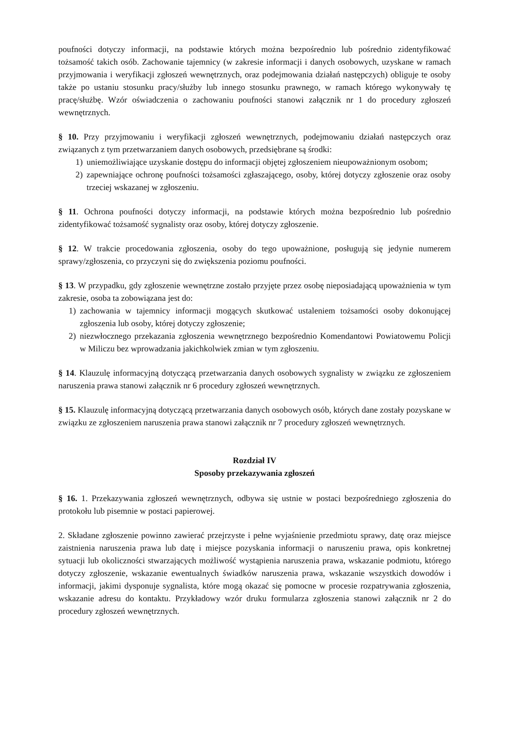poufności dotyczy informacji, na podstawie których można bezpośrednio lub pośrednio zidentyfikować tożsamość takich osób. Zachowanie tajemnicy (w zakresie informacji i danych osobowych, uzyskane w ramach przyjmowania i weryfikacji zgłoszeń wewnętrznych, oraz podejmowania działań następczych) obliguje te osoby także po ustaniu stosunku pracy/służby lub innego stosunku prawnego, w ramach którego wykonywały tę pracę/służbę. Wzór oświadczenia o zachowaniu poufności stanowi załącznik nr 1 do procedury zgłoszeń wewnętrznych.
§ 10. Przy przyjmowaniu i weryfikacji zgłoszeń wewnętrznych, podejmowaniu działań następczych oraz związanych z tym przetwarzaniem danych osobowych, przedsiębrane są środki:
1) uniemożliwiające uzyskanie dostępu do informacji objętej zgłoszeniem nieupoważnionym osobom;
2) zapewniające ochronę poufności tożsamości zgłaszającego, osoby, której dotyczy zgłoszenie oraz osoby trzeciej wskazanej w zgłoszeniu.
§ 11. Ochrona poufności dotyczy informacji, na podstawie których można bezpośrednio lub pośrednio zidentyfikować tożsamość sygnalisty oraz osoby, której dotyczy zgłoszenie.
§ 12. W trakcie procedowania zgłoszenia, osoby do tego upoważnione, posługują się jedynie numerem sprawy/zgłoszenia, co przyczyni się do zwiększenia poziomu poufności.
§ 13. W przypadku, gdy zgłoszenie wewnętrzne zostało przyjęte przez osobę nieposiadającą upoważnienia w tym zakresie, osoba ta zobowiązana jest do:
1) zachowania w tajemnicy informacji mogących skutkować ustaleniem tożsamości osoby dokonującej zgłoszenia lub osoby, której dotyczy zgłoszenie;
2) niezwłocznego przekazania zgłoszenia wewnętrznego bezpośrednio Komendantowi Powiatowemu Policji w Miliczu bez wprowadzania jakichkolwiek zmian w tym zgłoszeniu.
§ 14. Klauzulę informacyjną dotyczącą przetwarzania danych osobowych sygnalisty w związku ze zgłoszeniem naruszenia prawa stanowi załącznik nr 6 procedury zgłoszeń wewnętrznych.
§ 15. Klauzulę informacyjną dotyczącą przetwarzania danych osobowych osób, których dane zostały pozyskane w związku ze zgłoszeniem naruszenia prawa stanowi załącznik nr 7 procedury zgłoszeń wewnętrznych.
Rozdział IV
Sposoby przekazywania zgłoszeń
§ 16. 1. Przekazywania zgłoszeń wewnętrznych, odbywa się ustnie w postaci bezpośredniego zgłoszenia do protokołu lub pisemnie w postaci papierowej.
2. Składane zgłoszenie powinno zawierać przejrzyste i pełne wyjaśnienie przedmiotu sprawy, datę oraz miejsce zaistnienia naruszenia prawa lub datę i miejsce pozyskania informacji o naruszeniu prawa, opis konkretnej sytuacji lub okoliczności stwarzających możliwość wystąpienia naruszenia prawa, wskazanie podmiotu, którego dotyczy zgłoszenie, wskazanie ewentualnych świadków naruszenia prawa, wskazanie wszystkich dowodów i informacji, jakimi dysponuje sygnalista, które mogą okazać się pomocne w procesie rozpatrywania zgłoszenia, wskazanie adresu do kontaktu. Przykładowy wzór druku formularza zgłoszenia stanowi załącznik nr 2 do procedury zgłoszeń wewnętrznych.